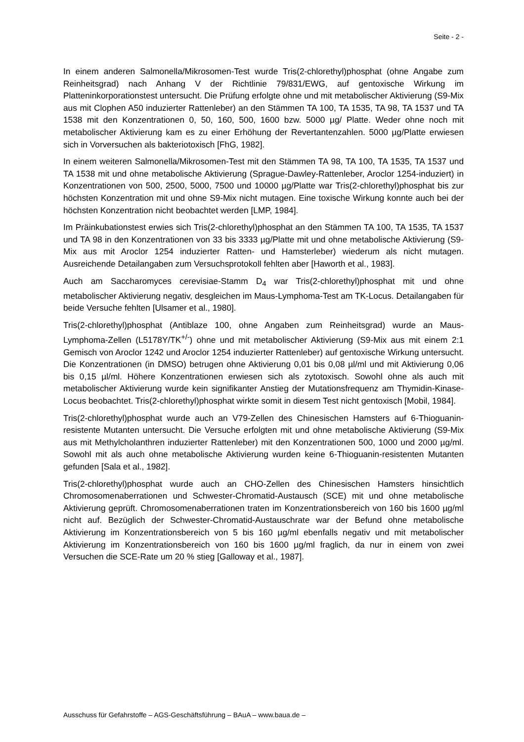Seite - 2 -
In einem anderen Salmonella/Mikrosomen-Test wurde Tris(2-chlorethyl)phosphat (ohne Angabe zum Reinheitsgrad) nach Anhang V der Richtlinie 79/831/EWG, auf gentoxische Wirkung im Platteninkorporationstest untersucht. Die Prüfung erfolgte ohne und mit metabolischer Aktivierung (S9-Mix aus mit Clophen A50 induzierter Rattenleber) an den Stämmen TA 100, TA 1535, TA 98, TA 1537 und TA 1538 mit den Konzentrationen 0, 50, 160, 500, 1600 bzw. 5000 µg/ Platte. Weder ohne noch mit metabolischer Aktivierung kam es zu einer Erhöhung der Revertantenzahlen. 5000 µg/Platte erwiesen sich in Vorversuchen als bakteriotoxisch [FhG, 1982].
In einem weiteren Salmonella/Mikrosomen-Test mit den Stämmen TA 98, TA 100, TA 1535, TA 1537 und TA 1538 mit und ohne metabolische Aktivierung (Sprague-Dawley-Rattenleber, Aroclor 1254-induziert) in Konzentrationen von 500, 2500, 5000, 7500 und 10000 µg/Platte war Tris(2-chlorethyl)phosphat bis zur höchsten Konzentration mit und ohne S9-Mix nicht mutagen. Eine toxische Wirkung konnte auch bei der höchsten Konzentration nicht beobachtet werden [LMP, 1984].
Im Präinkubationstest erwies sich Tris(2-chlorethyl)phosphat an den Stämmen TA 100, TA 1535, TA 1537 und TA 98 in den Konzentrationen von 33 bis 3333 µg/Platte mit und ohne metabolische Aktivierung (S9-Mix aus mit Aroclor 1254 induzierter Ratten- und Hamsterleber) wiederum als nicht mutagen. Ausreichende Detailangaben zum Versuchsprotokoll fehlten aber [Haworth et al., 1983].
Auch am Saccharomyces cerevisiae-Stamm D<sub>4</sub> war Tris(2-chlorethyl)phosphat mit und ohne metabolischer Aktivierung negativ, desgleichen im Maus-Lymphoma-Test am TK-Locus. Detailangaben für beide Versuche fehlten [Ulsamer et al., 1980].
Tris(2-chlorethyl)phosphat (Antiblaze 100, ohne Angaben zum Reinheitsgrad) wurde an Maus-Lymphoma-Zellen (L5178Y/TK<sup>+/-</sup>) ohne und mit metabolischer Aktivierung (S9-Mix aus mit einem 2:1 Gemisch von Aroclor 1242 und Aroclor 1254 induzierter Rattenleber) auf gentoxische Wirkung untersucht. Die Konzentrationen (in DMSO) betrugen ohne Aktivierung 0,01 bis 0,08 µl/ml und mit Aktivierung 0,06 bis 0,15 µl/ml. Höhere Konzentrationen erwiesen sich als zytotoxisch. Sowohl ohne als auch mit metabolischer Aktivierung wurde kein signifikanter Anstieg der Mutationsfrequenz am Thymidin-Kinase-Locus beobachtet. Tris(2-chlorethyl)phosphat wirkte somit in diesem Test nicht gentoxisch [Mobil, 1984].
Tris(2-chlorethyl)phosphat wurde auch an V79-Zellen des Chinesischen Hamsters auf 6-Thioguanin-resistente Mutanten untersucht. Die Versuche erfolgten mit und ohne metabolische Aktivierung (S9-Mix aus mit Methylcholanthren induzierter Rattenleber) mit den Konzentrationen 500, 1000 und 2000 µg/ml. Sowohl mit als auch ohne metabolische Aktivierung wurden keine 6-Thioguanin-resistenten Mutanten gefunden [Sala et al., 1982].
Tris(2-chlorethyl)phosphat wurde auch an CHO-Zellen des Chinesischen Hamsters hinsichtlich Chromosomenaberrationen und Schwester-Chromatid-Austausch (SCE) mit und ohne metabolische Aktivierung geprüft. Chromosomenaberrationen traten im Konzentrationsbereich von 160 bis 1600 µg/ml nicht auf. Bezüglich der Schwester-Chromatid-Austauschrate war der Befund ohne metabolische Aktivierung im Konzentrationsbereich von 5 bis 160 µg/ml ebenfalls negativ und mit metabolischer Aktivierung im Konzentrationsbereich von 160 bis 1600 µg/ml fraglich, da nur in einem von zwei Versuchen die SCE-Rate um 20 % stieg [Galloway et al., 1987].
Ausschuss für Gefahrstoffe – AGS-Geschäftsführung – BAuA – www.baua.de –